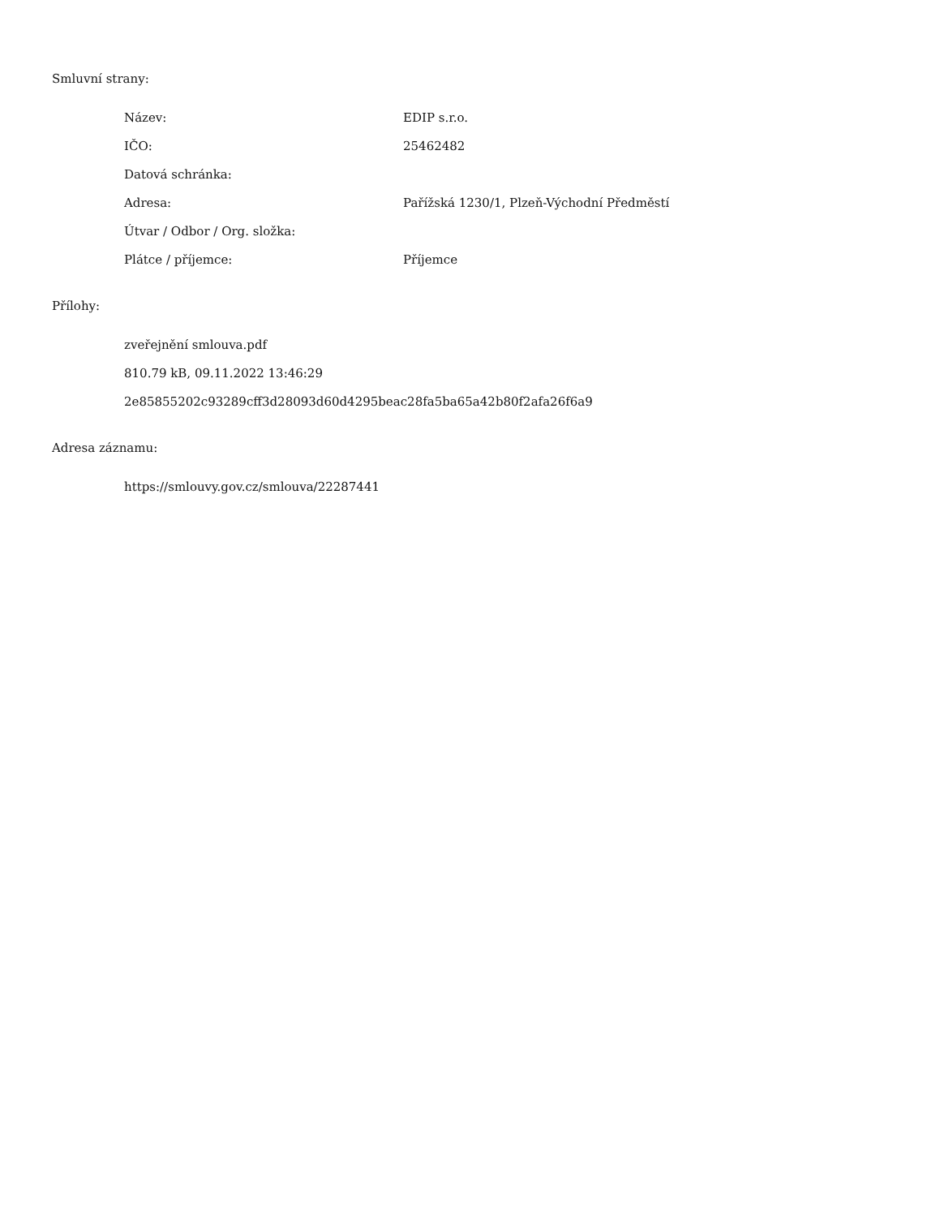Smluvní strany:
| Název: | EDIP s.r.o. |
| IČO: | 25462482 |
| Datová schránka: | |
| Adresa: | Pařížská 1230/1, Plzeň-Východní Předměstí |
| Útvar / Odbor / Org. složka: | |
| Plátce / příjemce: | Příjemce |
Přílohy:
zveřejnění smlouva.pdf
810.79 kB, 09.11.2022 13:46:29
2e85855202c93289cff3d28093d60d4295beac28fa5ba65a42b80f2afa26f6a9
Adresa záznamu:
https://smlouvy.gov.cz/smlouva/22287441